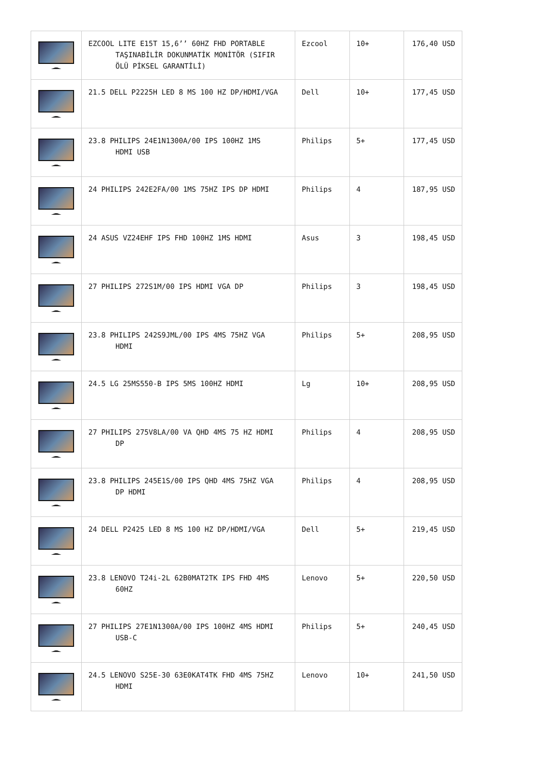| | EZCOOL LITE E15T 15,6’’ 60HZ FHD PORTABLE TAŞINABİLİR DOKUNMATİK MONİTÖR (SIFIR ÖLÜ PİKSEL GARANTİLİ) | Ezcool | 10+ | 176,40 USD |
| | 21.5 DELL P2225H LED 8 MS 100 HZ DP/HDMI/VGA | Dell | 10+ | 177,45 USD |
| | 23.8 PHILIPS 24E1N1300A/00 IPS 100HZ 1MS HDMI USB | Philips | 5+ | 177,45 USD |
| | 24 PHILIPS 242E2FA/00 1MS 75HZ IPS DP HDMI | Philips | 4 | 187,95 USD |
| | 24 ASUS VZ24EHF IPS FHD 100HZ 1MS HDMI | Asus | 3 | 198,45 USD |
| | 27 PHILIPS 272S1M/00 IPS HDMI VGA DP | Philips | 3 | 198,45 USD |
| | 23.8 PHILIPS 242S9JML/00 IPS 4MS 75HZ VGA HDMI | Philips | 5+ | 208,95 USD |
| | 24.5 LG 25MS550-B IPS 5MS 100HZ HDMI | Lg | 10+ | 208,95 USD |
| | 27 PHILIPS 275V8LA/00 VA QHD 4MS 75 HZ HDMI DP | Philips | 4 | 208,95 USD |
| | 23.8 PHILIPS 245E1S/00 IPS QHD 4MS 75HZ VGA DP HDMI | Philips | 4 | 208,95 USD |
| | 24 DELL P2425 LED 8 MS 100 HZ DP/HDMI/VGA | Dell | 5+ | 219,45 USD |
| | 23.8 LENOVO T24i-2L 62B0MAT2TK IPS FHD 4MS 60HZ | Lenovo | 5+ | 220,50 USD |
| | 27 PHILIPS 27E1N1300A/00 IPS 100HZ 4MS HDMI USB-C | Philips | 5+ | 240,45 USD |
| | 24.5 LENOVO S25E-30 63E0KAT4TK FHD 4MS 75HZ HDMI | Lenovo | 10+ | 241,50 USD |